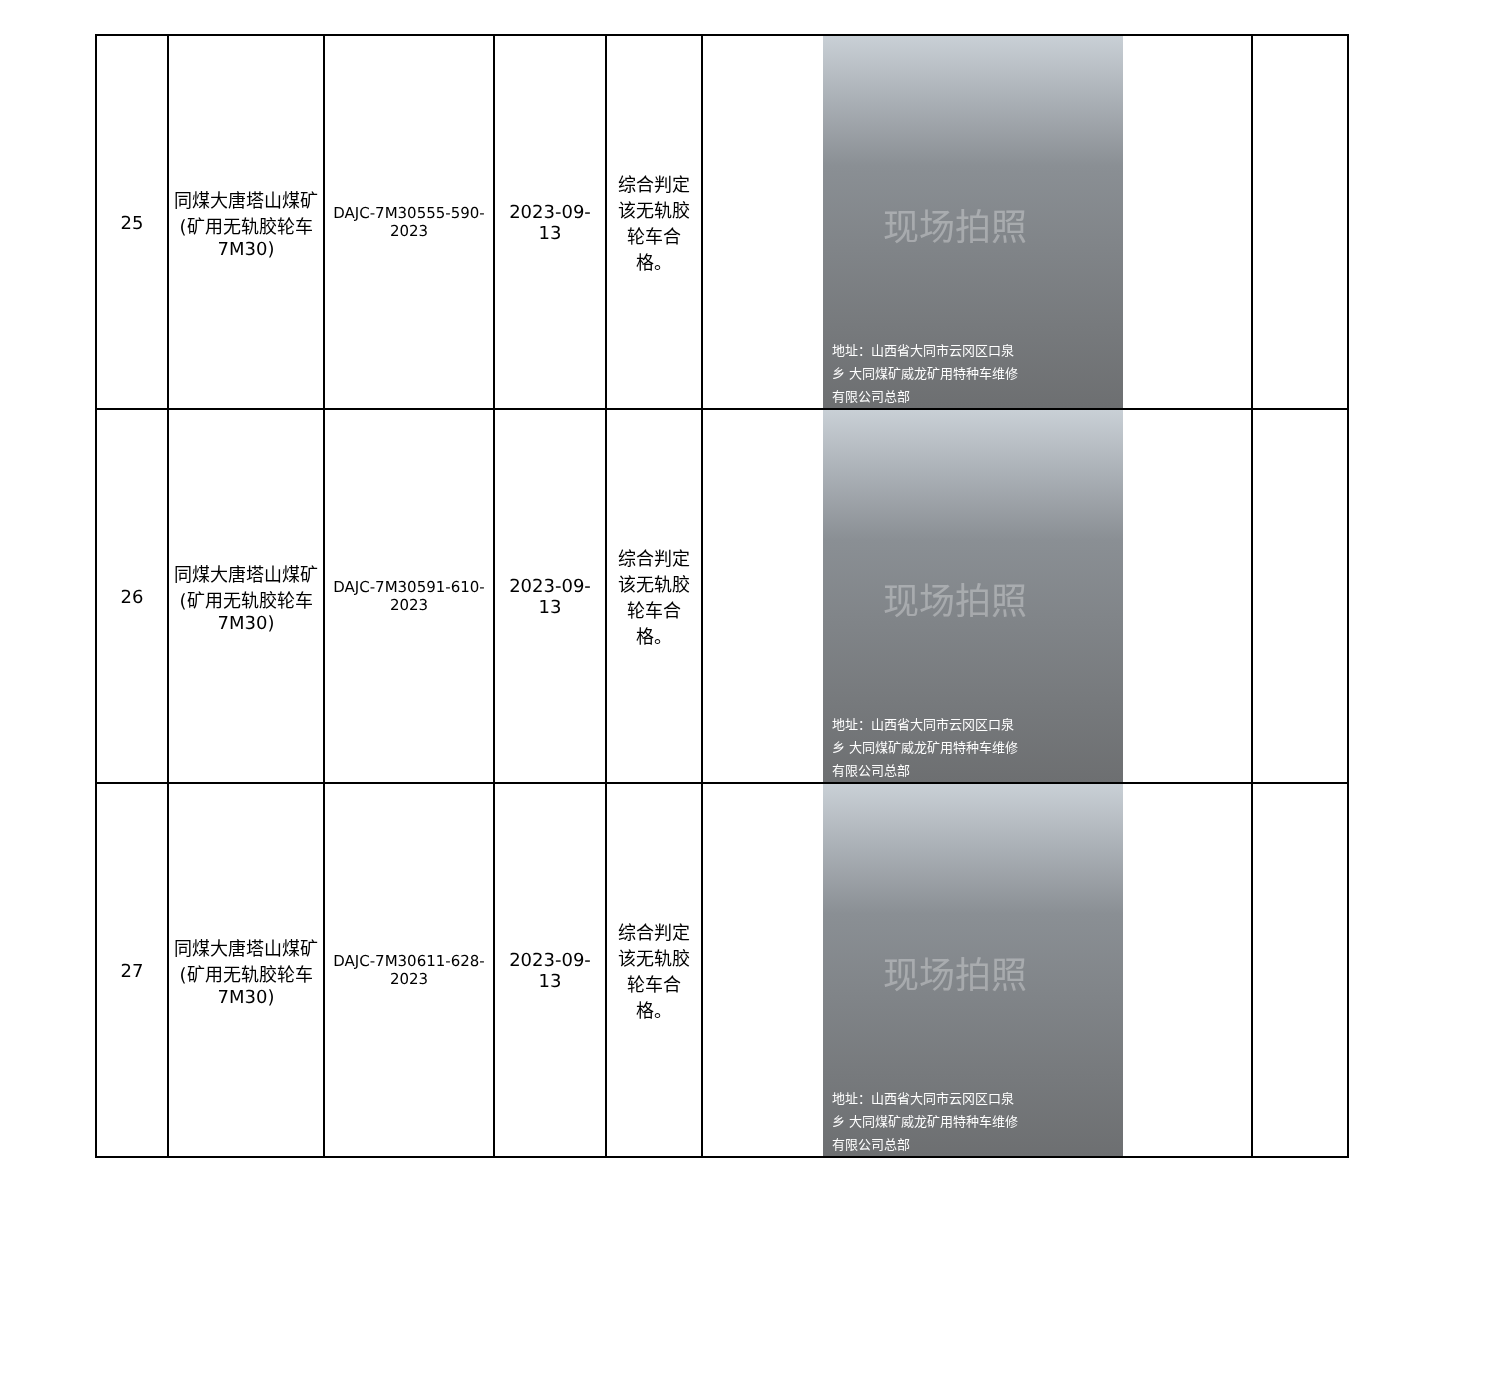| 25 | 同煤大唐塔山煤矿(矿用无轨胶轮车7M30) | DAJC-7M30555-590-2023 | 2023-09-13 | 综合判定该无轨胶轮车合格。 | 现场拍照 地址：山西省大同市云冈区口泉 乡 大同煤矿威龙矿用特种车维修 有限公司总部 | |
| 26 | 同煤大唐塔山煤矿(矿用无轨胶轮车7M30) | DAJC-7M30591-610-2023 | 2023-09-13 | 综合判定该无轨胶轮车合格。 | 现场拍照 地址：山西省大同市云冈区口泉 乡 大同煤矿威龙矿用特种车维修 有限公司总部 | |
| 27 | 同煤大唐塔山煤矿(矿用无轨胶轮车7M30) | DAJC-7M30611-628-2023 | 2023-09-13 | 综合判定该无轨胶轮车合格。 | 现场拍照 地址：山西省大同市云冈区口泉 乡 大同煤矿威龙矿用特种车维修 有限公司总部 | |